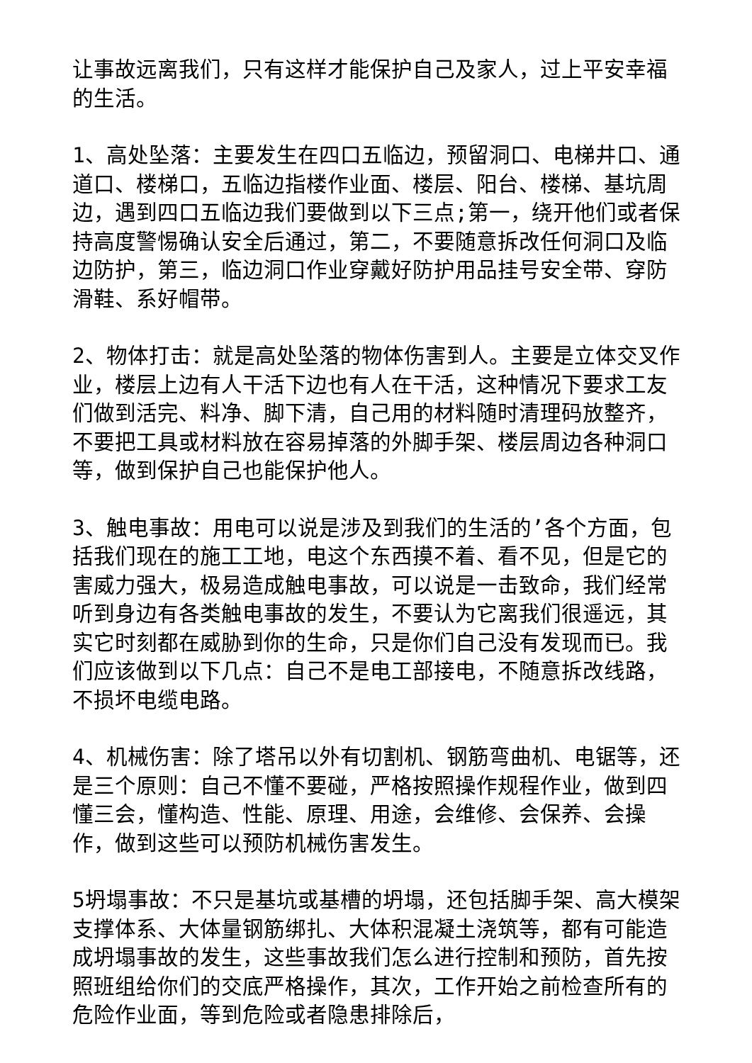让事故远离我们，只有这样才能保护自己及家人，过上平安幸福的生活。
1、高处坠落：主要发生在四口五临边，预留洞口、电梯井口、通道口、楼梯口，五临边指楼作业面、楼层、阳台、楼梯、基坑周边，遇到四口五临边我们要做到以下三点;第一，绕开他们或者保持高度警惕确认安全后通过，第二，不要随意拆改任何洞口及临边防护，第三，临边洞口作业穿戴好防护用品挂号安全带、穿防滑鞋、系好帽带。
2、物体打击：就是高处坠落的物体伤害到人。主要是立体交叉作业，楼层上边有人干活下边也有人在干活，这种情况下要求工友们做到活完、料净、脚下清，自己用的材料随时清理码放整齐，不要把工具或材料放在容易掉落的外脚手架、楼层周边各种洞口等，做到保护自己也能保护他人。
3、触电事故：用电可以说是涉及到我们的生活的’各个方面，包括我们现在的施工工地，电这个东西摸不着、看不见，但是它的害威力强大，极易造成触电事故，可以说是一击致命，我们经常听到身边有各类触电事故的发生，不要认为它离我们很遥远，其实它时刻都在威胁到你的生命，只是你们自己没有发现而已。我们应该做到以下几点：自己不是电工部接电，不随意拆改线路，不损坏电缆电路。
4、机械伤害：除了塔吊以外有切割机、钢筋弯曲机、电锯等，还是三个原则：自己不懂不要碰，严格按照操作规程作业，做到四懂三会，懂构造、性能、原理、用途，会维修、会保养、会操作，做到这些可以预防机械伤害发生。
5坍塌事故：不只是基坑或基槽的坍塌，还包括脚手架、高大模架支撑体系、大体量钢筋绑扎、大体积混凝土浇筑等，都有可能造成坍塌事故的发生，这些事故我们怎么进行控制和预防，首先按照班组给你们的交底严格操作，其次，工作开始之前检查所有的危险作业面，等到危险或者隐患排除后，